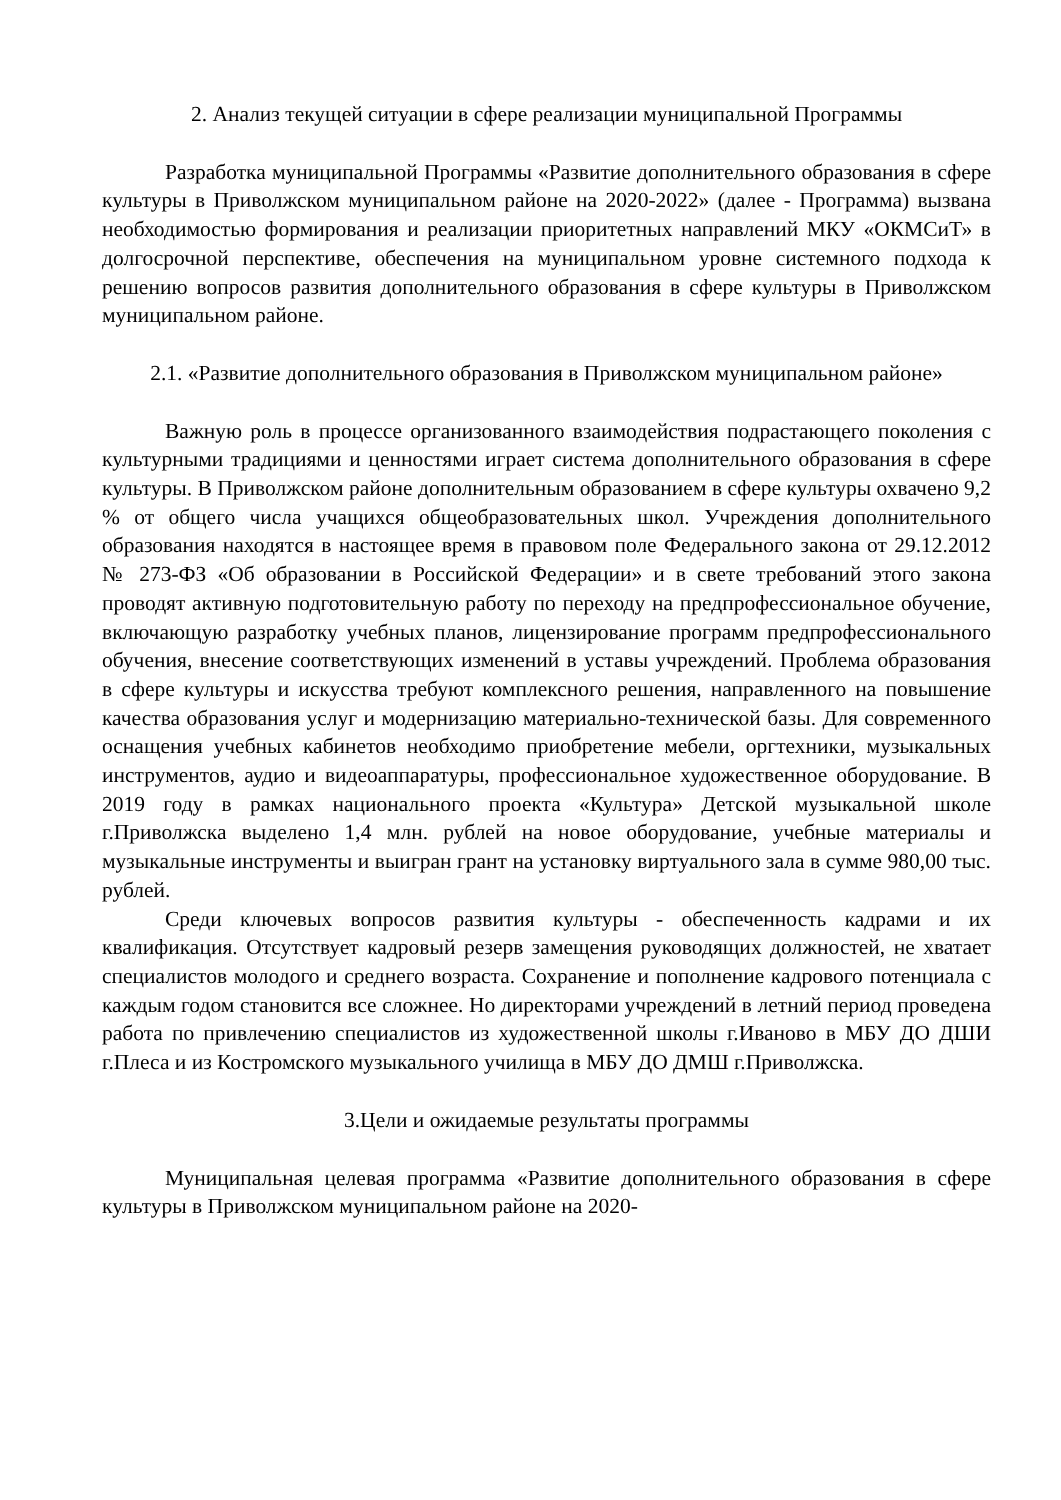2. Анализ текущей ситуации в сфере реализации муниципальной Программы
Разработка муниципальной Программы «Развитие дополнительного образования в сфере культуры в Приволжском муниципальном районе на 2020-2022» (далее - Программа) вызвана необходимостью формирования и реализации приоритетных направлений МКУ «ОКМСиТ» в долгосрочной перспективе, обеспечения на муниципальном уровне системного подхода к решению вопросов развития дополнительного образования в сфере культуры в Приволжском муниципальном районе.
2.1. «Развитие дополнительного образования в Приволжском муниципальном районе»
Важную роль в процессе организованного взаимодействия подрастающего поколения с культурными традициями и ценностями играет система дополнительного образования в сфере культуры. В Приволжском районе дополнительным образованием в сфере культуры охвачено 9,2 % от общего числа учащихся общеобразовательных школ. Учреждения дополнительного образования находятся в настоящее время в правовом поле Федерального закона от 29.12.2012 № 273-ФЗ «Об образовании в Российской Федерации» и в свете требований этого закона проводят активную подготовительную работу по переходу на предпрофессиональное обучение, включающую разработку учебных планов, лицензирование программ предпрофессионального обучения, внесение соответствующих изменений в уставы учреждений. Проблема образования в сфере культуры и искусства требуют комплексного решения, направленного на повышение качества образования услуг и модернизацию материально-технической базы. Для современного оснащения учебных кабинетов необходимо приобретение мебели, оргтехники, музыкальных инструментов, аудио и видеоаппаратуры, профессиональное художественное оборудование. В 2019 году в рамках национального проекта «Культура» Детской музыкальной школе г.Приволжска выделено 1,4 млн. рублей на новое оборудование, учебные материалы и музыкальные инструменты и выигран грант на установку виртуального зала в сумме 980,00 тыс. рублей.
Среди ключевых вопросов развития культуры - обеспеченность кадрами и их квалификация. Отсутствует кадровый резерв замещения руководящих должностей, не хватает специалистов молодого и среднего возраста. Сохранение и пополнение кадрового потенциала с каждым годом становится все сложнее. Но директорами учреждений в летний период проведена работа по привлечению специалистов из художественной школы г.Иваново в МБУ ДО ДШИ г.Плеса и из Костромского музыкального училища в МБУ ДО ДМШ г.Приволжска.
3.Цели и ожидаемые результаты программы
Муниципальная целевая программа «Развитие дополнительного образования в сфере культуры в Приволжском муниципальном районе на 2020-